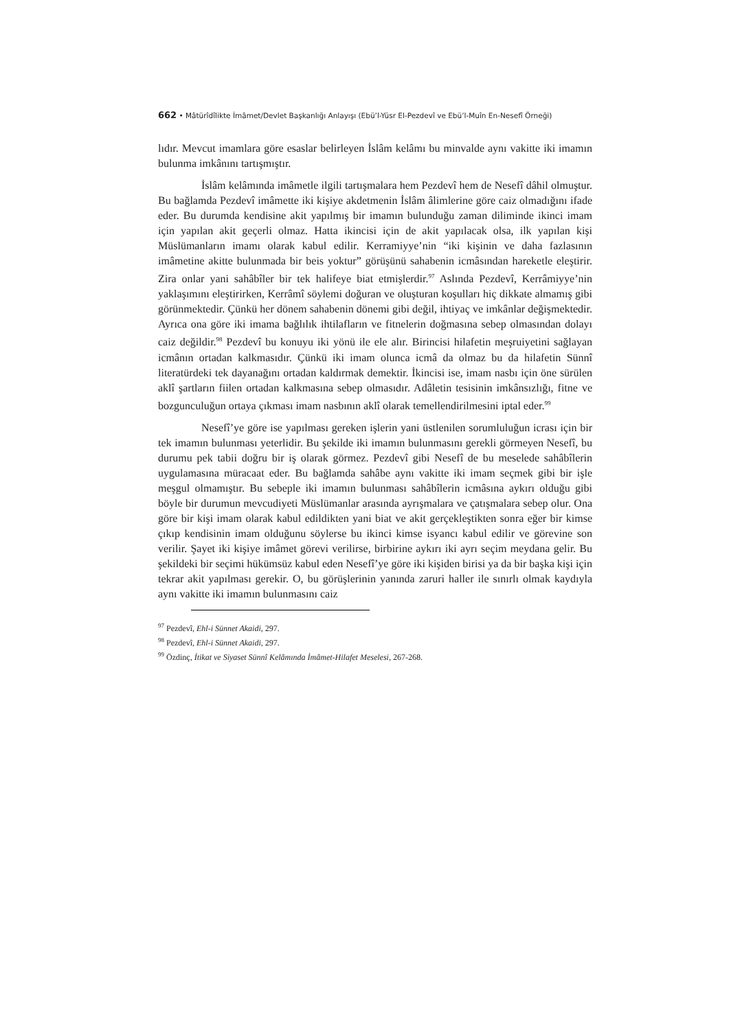662 • Mâtürîdîlikte İmâmet/Devlet Başkanlığı Anlayışı (Ebü’l-Yüsr El-Pezdevî ve Ebü’l-Muîn En-Nesefî Örneği)
lıdır. Mevcut imamlara göre esaslar belirleyen İslâm kelâmı bu minvalde aynı vakitte iki imamın bulunma imkânını tartışmıştır.
İslâm kelâmında imâmetle ilgili tartışmalara hem Pezdevî hem de Nesefî dâhil olmuştur. Bu bağlamda Pezdevî imâmette iki kişiye akdetmenin İslâm âlimlerine göre caiz olmadığını ifade eder. Bu durumda kendisine akit yapılmış bir imamın bulunduğu zaman diliminde ikinci imam için yapılan akit geçerli olmaz. Hatta ikincisi için de akit yapılacak olsa, ilk yapılan kişi Müslümanların imamı olarak kabul edilir. Kerramiyye’nin “iki kişinin ve daha fazlasının imâmetine akitte bulunmada bir beis yoktur” görüşünü sahabenin icmâsından hareketle eleştirir. Zira onlar yani sahâbîler bir tek halifeye biat etmişlerdir.<sup>97</sup> Aslında Pezdevî, Kerrâmiyye’nin yaklaşımını eleştirirken, Kerrâmî söylemi doğuran ve oluşturan koşulları hiç dikkate almamış gibi görünmektedir. Çünkü her dönem sahabenin dönemi gibi değil, ihtiyaç ve imkânlar değişmektedir. Ayrıca ona göre iki imama bağlılık ihtilafların ve fitnelerin doğmasına sebep olmasından dolayı caiz değildir.<sup>98</sup> Pezdevî bu konuyu iki yönü ile ele alır. Birincisi hilafetin meşruiyetini sağlayan icmânın ortadan kalkmasıdır. Çünkü iki imam olunca icmâ da olmaz bu da hilafetin Sünnî literatürdeki tek dayanağını ortadan kaldırmak demektir. İkincisi ise, imam nasbı için öne sürülen aklî şartların fiilen ortadan kalkmasına sebep olmasıdır. Adâletin tesisinin imkânsızlığı, fitne ve bozgunculuğun ortaya çıkması imam nasbının aklî olarak temellendirilmesini iptal eder.<sup>99</sup>
Nesefî’ye göre ise yapılması gereken işlerin yani üstlenilen sorumluluğun icrası için bir tek imamın bulunması yeterlidir. Bu şekilde iki imamın bulunmasını gerekli görmeyen Nesefî, bu durumu pek tabii doğru bir iş olarak görmez. Pezdevî gibi Nesefî de bu meselede sahâbîlerin uygulamasına müracaat eder. Bu bağlamda sahâbe aynı vakitte iki imam seçmek gibi bir işle meşgul olmamıştır. Bu sebeple iki imamın bulunması sahâbîlerin icmâsına aykırı olduğu gibi böyle bir durumun mevcudiyeti Müslümanlar arasında ayrışmalara ve çatışmalara sebep olur. Ona göre bir kişi imam olarak kabul edildikten yani biat ve akit gerçekleştikten sonra eğer bir kimse çıkıp kendisinin imam olduğunu söylerse bu ikinci kimse isyancı kabul edilir ve görevine son verilir. Şayet iki kişiye imâmet görevi verilirse, birbirine aykırı iki ayrı seçim meydana gelir. Bu şekildeki bir seçimi hükümsüz kabul eden Nesefî’ye göre iki kişiden birisi ya da bir başka kişi için tekrar akit yapılması gerekir. O, bu görüşlerinin yanında zaruri haller ile sınırlı olmak kaydıyla aynı vakitte iki imamın bulunmasını caiz
<sup>97</sup> Pezdevî, Ehl-i Sünnet Akaidi, 297.
<sup>98</sup> Pezdevî, Ehl-i Sünnet Akaidi, 297.
<sup>99</sup> Özdinç, İtikat ve Siyaset Sünnî Kelâmında İmâmet-Hilafet Meselesi, 267-268.